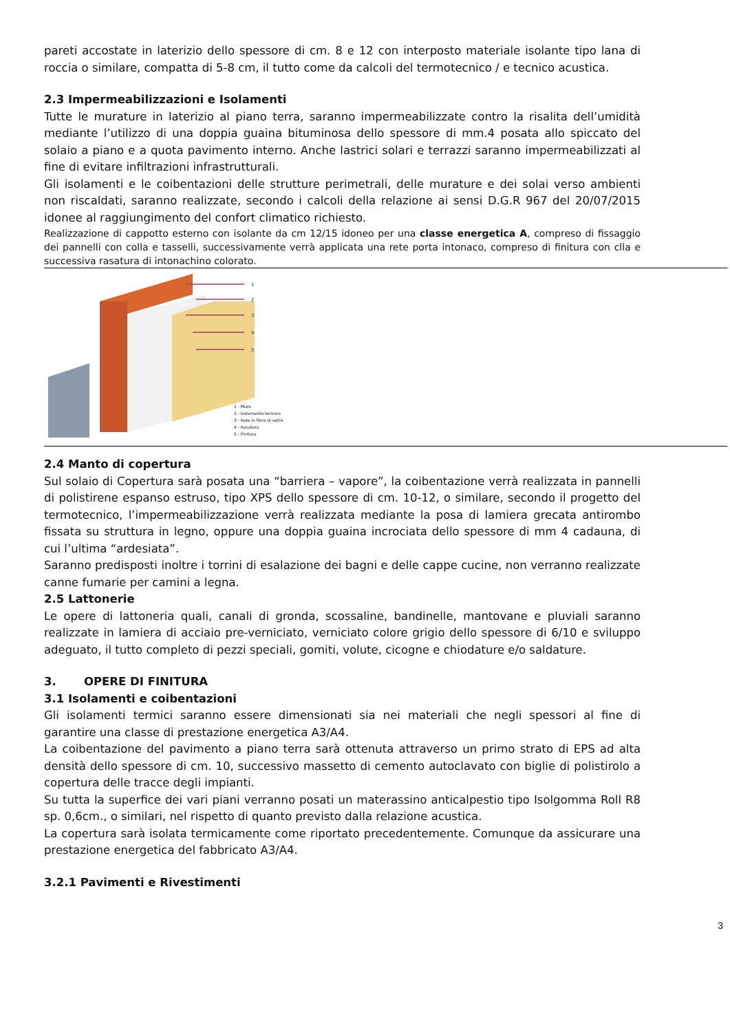pareti accostate in laterizio dello spessore di cm. 8 e 12 con interposto materiale isolante tipo lana di roccia o similare, compatta di 5-8 cm, il tutto come da calcoli del termotecnico / e tecnico acustica.
2.3 Impermeabilizzazioni e Isolamenti
Tutte le murature in laterizio al piano terra, saranno impermeabilizzate contro la risalita dell’umidità mediante l’utilizzo di una doppia guaina bituminosa dello spessore di mm.4 posata allo spiccato del solaio a piano e a quota pavimento interno. Anche lastrici solari e terrazzi saranno impermeabilizzati al fine di evitare infiltrazioni infrastrutturali.
Gli isolamenti e le coibentazioni delle strutture perimetrali, delle murature e dei solai verso ambienti non riscaldati, saranno realizzate, secondo i calcoli della relazione ai sensi D.G.R 967 del 20/07/2015 idonee al raggiungimento del confort climatico richiesto.
Realizzazione di cappotto esterno con isolante da cm 12/15 idoneo per una classe energetica A, compreso di fissaggio dei pannelli con colla e tasselli, successivamente verrà applicata una rete porta intonaco, compreso di finitura con clla e successiva rasatura di intonachino colorato.
1
2
3
4
5
1 - Muro
2 - Isolamento termico
3 - Rete in fibra di vetro
4 - Rasatura
5 - Finitura
2.4 Manto di copertura
Sul solaio di Copertura sarà posata una “barriera – vapore”, la coibentazione verrà realizzata in pannelli di polistirene espanso estruso, tipo XPS dello spessore di cm. 10-12, o similare, secondo il progetto del termotecnico, l’impermeabilizzazione verrà realizzata mediante la posa di lamiera grecata antirombo fissata su struttura in legno, oppure una doppia guaina incrociata dello spessore di mm 4 cadauna, di cui l’ultima “ardesiata”.
Saranno predisposti inoltre i torrini di esalazione dei bagni e delle cappe cucine, non verranno realizzate canne fumarie per camini a legna.
2.5 Lattonerie
Le opere di lattoneria quali, canali di gronda, scossaline, bandinelle, mantovane e pluviali saranno realizzate in lamiera di acciaio pre-verniciato, verniciato colore grigio dello spessore di 6/10 e sviluppo adeguato, il tutto completo di pezzi speciali, gomiti, volute, cicogne e chiodature e/o saldature.
3. OPERE DI FINITURA
3.1 Isolamenti e coibentazioni
Gli isolamenti termici saranno essere dimensionati sia nei materiali che negli spessori al fine di garantire una classe di prestazione energetica A3/A4.
La coibentazione del pavimento a piano terra sarà ottenuta attraverso un primo strato di EPS ad alta densità dello spessore di cm. 10, successivo massetto di cemento autoclavato con biglie di polistirolo a copertura delle tracce degli impianti.
Su tutta la superfice dei vari piani verranno posati un materassino anticalpestio tipo Isolgomma Roll R8 sp. 0,6cm., o similari, nel rispetto di quanto previsto dalla relazione acustica.
La copertura sarà isolata termicamente come riportato precedentemente. Comunque da assicurare una prestazione energetica del fabbricato A3/A4.
3.2.1 Pavimenti e Rivestimenti
3